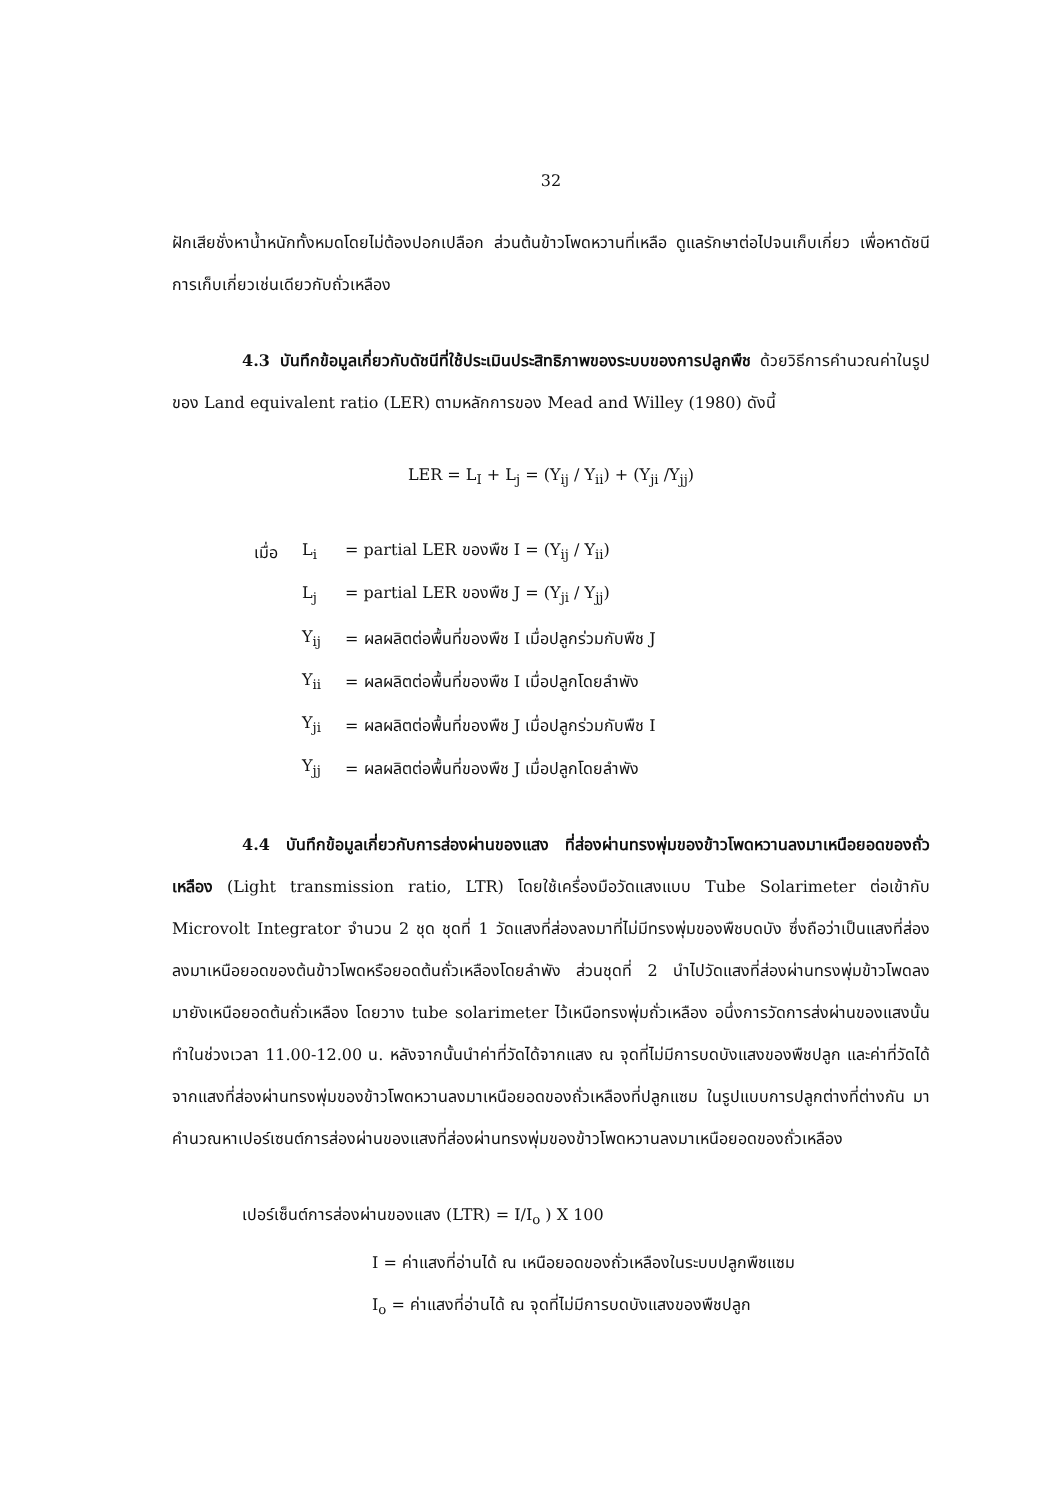32
ฝักเสียชั่งหาน้ำหนักทั้งหมดโดยไม่ต้องปอกเปลือก ส่วนต้นข้าวโพดหวานที่เหลือ ดูแลรักษาต่อไปจนเก็บเกี่ยว เพื่อหาดัชนีการเก็บเกี่ยวเช่นเดียวกับถั่วเหลือง
4.3 บันทึกข้อมูลเกี่ยวกับดัชนีที่ใช้ประเมินประสิทธิภาพของระบบของการปลูกพืช ด้วยวิธีการคำนวณค่าในรูปของ Land equivalent ratio (LER) ตามหลักการของ Mead and Willey (1980) ดังนี้
LER = L<sub>I</sub> + L<sub>j</sub> = (Y<sub>ij</sub> / Y<sub>ii</sub>) + (Y<sub>ji</sub> /Y<sub>jj</sub>)
| เมื่อ | L<sub>i</sub> | = partial LER ของพืช I = (Y<sub>ij</sub> / Y<sub>ii</sub>) |
| | L<sub>j</sub> | = partial LER ของพืช J = (Y<sub>ji</sub> / Y<sub>jj</sub>) |
| | Y<sub>ij</sub> | = ผลผลิตต่อพื้นที่ของพืช I เมื่อปลูกร่วมกับพืช J |
| | Y<sub>ii</sub> | = ผลผลิตต่อพื้นที่ของพืช I เมื่อปลูกโดยลำพัง |
| | Y<sub>ji</sub> | = ผลผลิตต่อพื้นที่ของพืช J เมื่อปลูกร่วมกับพืช I |
| | Y<sub>jj</sub> | = ผลผลิตต่อพื้นที่ของพืช J เมื่อปลูกโดยลำพัง |
4.4 บันทึกข้อมูลเกี่ยวกับการส่องผ่านของแสง ที่ส่องผ่านทรงพุ่มของข้าวโพดหวานลงมาเหนือยอดของถั่วเหลือง (Light transmission ratio, LTR) โดยใช้เครื่องมือวัดแสงแบบ Tube Solarimeter ต่อเข้ากับ Microvolt Integrator จำนวน 2 ชุด ชุดที่ 1 วัดแสงที่ส่องลงมาที่ไม่มีทรงพุ่มของพืชบดบัง ซึ่งถือว่าเป็นแสงที่ส่องลงมาเหนือยอดของต้นข้าวโพดหรือยอดต้นถั่วเหลืองโดยลำพัง ส่วนชุดที่ 2 นำไปวัดแสงที่ส่องผ่านทรงพุ่มข้าวโพดลงมายังเหนือยอดต้นถั่วเหลือง โดยวาง tube solarimeter ไว้เหนือทรงพุ่มถั่วเหลือง อนึ่งการวัดการส่งผ่านของแสงนั้นทำในช่วงเวลา 11.00-12.00 น. หลังจากนั้นนำค่าที่วัดได้จากแสง ณ จุดที่ไม่มีการบดบังแสงของพืชปลูก และค่าที่วัดได้จากแสงที่ส่องผ่านทรงพุ่มของข้าวโพดหวานลงมาเหนือยอดของถั่วเหลืองที่ปลูกแซม ในรูปแบบการปลูกต่างที่ต่างกัน มาคำนวณหาเปอร์เซนต์การส่องผ่านของแสงที่ส่องผ่านทรงพุ่มของข้าวโพดหวานลงมาเหนือยอดของถั่วเหลือง
เปอร์เซ็นต์การส่องผ่านของแสง (LTR) = I/I<sub>o</sub> ) X 100
I = ค่าแสงที่อ่านได้ ณ เหนือยอดของถั่วเหลืองในระบบปลูกพืชแซม
I<sub>o</sub> = ค่าแสงที่อ่านได้ ณ จุดที่ไม่มีการบดบังแสงของพืชปลูก